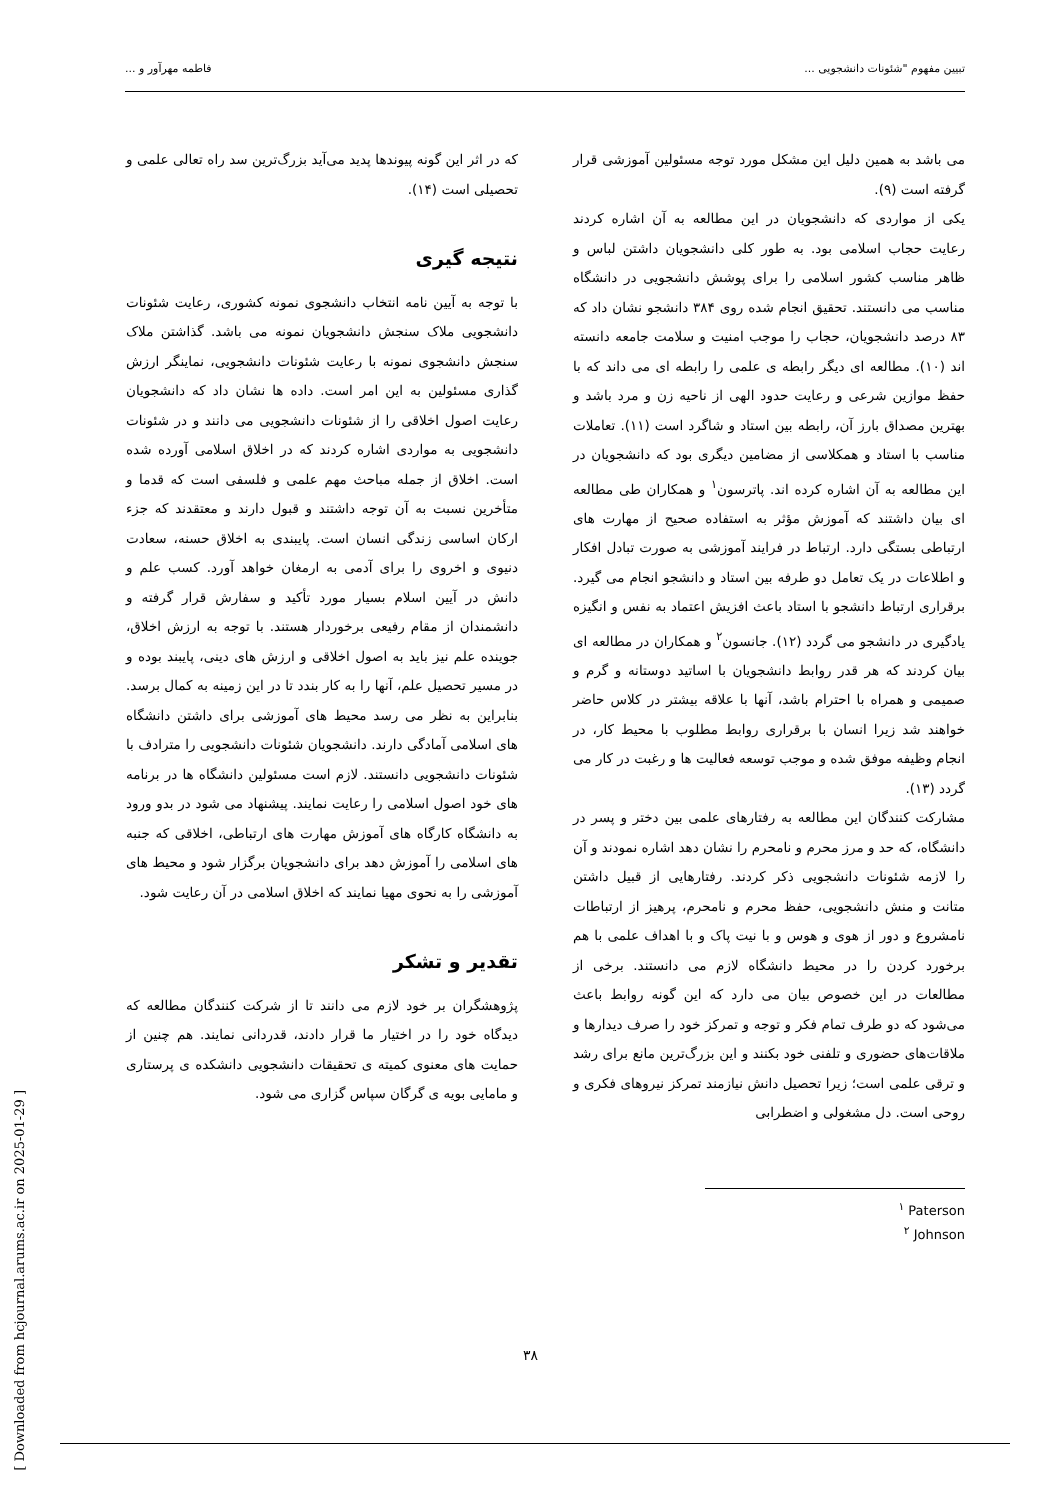تبیین مفهوم "شئونات دانشجویی ... فاطمه مهرآور و ...
می باشد به همین دلیل این مشکل مورد توجه مسئولین آموزشی قرار گرفته است (۹).
یکی از مواردی که دانشجویان در این مطالعه به آن اشاره کردند رعایت حجاب اسلامی بود. به طور کلی دانشجویان داشتن لباس و ظاهر مناسب کشور اسلامی را برای پوشش دانشجویی در دانشگاه مناسب می دانستند. تحقیق انجام شده روی ۳۸۴ دانشجو نشان داد که ۸۳ درصد دانشجویان، حجاب را موجب امنیت و سلامت جامعه دانسته اند (۱۰). مطالعه ای دیگر رابطه ی علمی را رابطه ای می داند که با حفظ موازین شرعی و رعایت حدود الهی از ناحیه زن و مرد باشد و بهترین مصداق بارز آن، رابطه بین استاد و شاگرد است (۱۱). تعاملات مناسب با استاد و همکلاسی از مضامین دیگری بود که دانشجویان در این مطالعه به آن اشاره کرده اند. پاترسون<sup>۱</sup> و همکاران طی مطالعه ای بیان داشتند که آموزش مؤثر به استفاده صحیح از مهارت های ارتباطی بستگی دارد. ارتباط در فرایند آموزشی به صورت تبادل افکار و اطلاعات در یک تعامل دو طرفه بین استاد و دانشجو انجام می گیرد. برقراری ارتباط دانشجو با استاد باعث افزیش اعتماد به نفس و انگیزه یادگیری در دانشجو می گردد (۱۲). جانسون<sup>۲</sup> و همکاران در مطالعه ای بیان کردند که هر قدر روابط دانشجویان با اساتید دوستانه و گرم و صمیمی و همراه با احترام باشد، آنها با علاقه بیشتر در کلاس حاضر خواهند شد زیرا انسان با برقراری روابط مطلوب با محیط کار، در انجام وظیفه موفق شده و موجب توسعه فعالیت ها و رغبت در کار می گردد (۱۳).
مشارکت کنندگان این مطالعه به رفتارهای علمی بین دختر و پسر در دانشگاه، که حد و مرز محرم و نامحرم را نشان دهد اشاره نمودند و آن را لازمه شئونات دانشجویی ذکر کردند. رفتارهایی از قبیل داشتن متانت و منش دانشجویی، حفظ محرم و نامحرم، پرهیز از ارتباطات نامشروع و دور از هوی و هوس و با نیت پاک و با اهداف علمی با هم برخورد کردن را در محیط دانشگاه لازم می دانستند. برخی از مطالعات در این خصوص بیان می دارد که این گونه روابط باعث می‌شود که دو طرف تمام فکر و توجه و تمرکز خود را صرف دیدارها و ملاقات‌های حضوری و تلفنی خود بکنند و این بزرگ‌ترین مانع برای رشد و ترقی علمی است؛ زیرا تحصیل دانش نیازمند تمرکز نیروهای فکری و روحی است. دل مشغولی و اضطرابی
<sup>۱</sup> Paterson
<sup>۲</sup> Johnson
که در اثر این گونه پیوندها پدید می‌آید بزرگ‌ترین سد راه تعالی علمی و تحصیلی است (۱۴).
نتیجه گیری
با توجه به آیین نامه انتخاب دانشجوی نمونه کشوری، رعایت شئونات دانشجویی ملاک سنجش دانشجویان نمونه می باشد. گذاشتن ملاک سنجش دانشجوی نمونه با رعایت شئونات دانشجویی، نماینگر ارزش گذاری مسئولین به این امر است. داده ها نشان داد که دانشجویان رعایت اصول اخلاقی را از شئونات دانشجویی می دانند و در شئونات دانشجویی به مواردی اشاره کردند که در اخلاق اسلامی آورده شده است. اخلاق از جمله مباحث مهم علمی و فلسفی است که قدما و متأخرین نسبت به آن توجه داشتند و قبول دارند و معتقدند که جزء ارکان اساسی زندگی انسان است. پایبندی به اخلاق حسنه، سعادت دنیوی و اخروی را برای آدمی به ارمغان خواهد آورد. کسب علم و دانش در آیین اسلام بسیار مورد تأکید و سفارش قرار گرفته و دانشمندان از مقام رفیعی برخوردار هستند. با توجه به ارزش اخلاق، جوینده علم نیز باید به اصول اخلاقی و ارزش های دینی، پایبند بوده و در مسیر تحصیل علم، آنها را به کار بندد تا در این زمینه به کمال برسد. بنابراین به نظر می رسد محیط های آموزشی برای داشتن دانشگاه های اسلامی آمادگی دارند. دانشجویان شئونات دانشجویی را مترادف با شئونات دانشجویی دانستند. لازم است مسئولین دانشگاه ها در برنامه های خود اصول اسلامی را رعایت نمایند. پیشنهاد می شود در بدو ورود به دانشگاه کارگاه های آموزش مهارت های ارتباطی، اخلاقی که جنبه های اسلامی را آموزش دهد برای دانشجویان برگزار شود و محیط های آموزشی را به نحوی مهیا نمایند که اخلاق اسلامی در آن رعایت شود.
تقدیر و تشکر
پژوهشگران بر خود لازم می دانند تا از شرکت کنندگان مطالعه که دیدگاه خود را در اختیار ما قرار دادند، قدردانی نمایند. هم چنین از حمایت های معنوی کمیته ی تحقیقات دانشجویی دانشکده ی پرستاری و مامایی بویه ی گرگان سپاس گزاری می شود.
۳۸
[ Downloaded from hcjournal.arums.ac.ir on 2025-01-29 ]